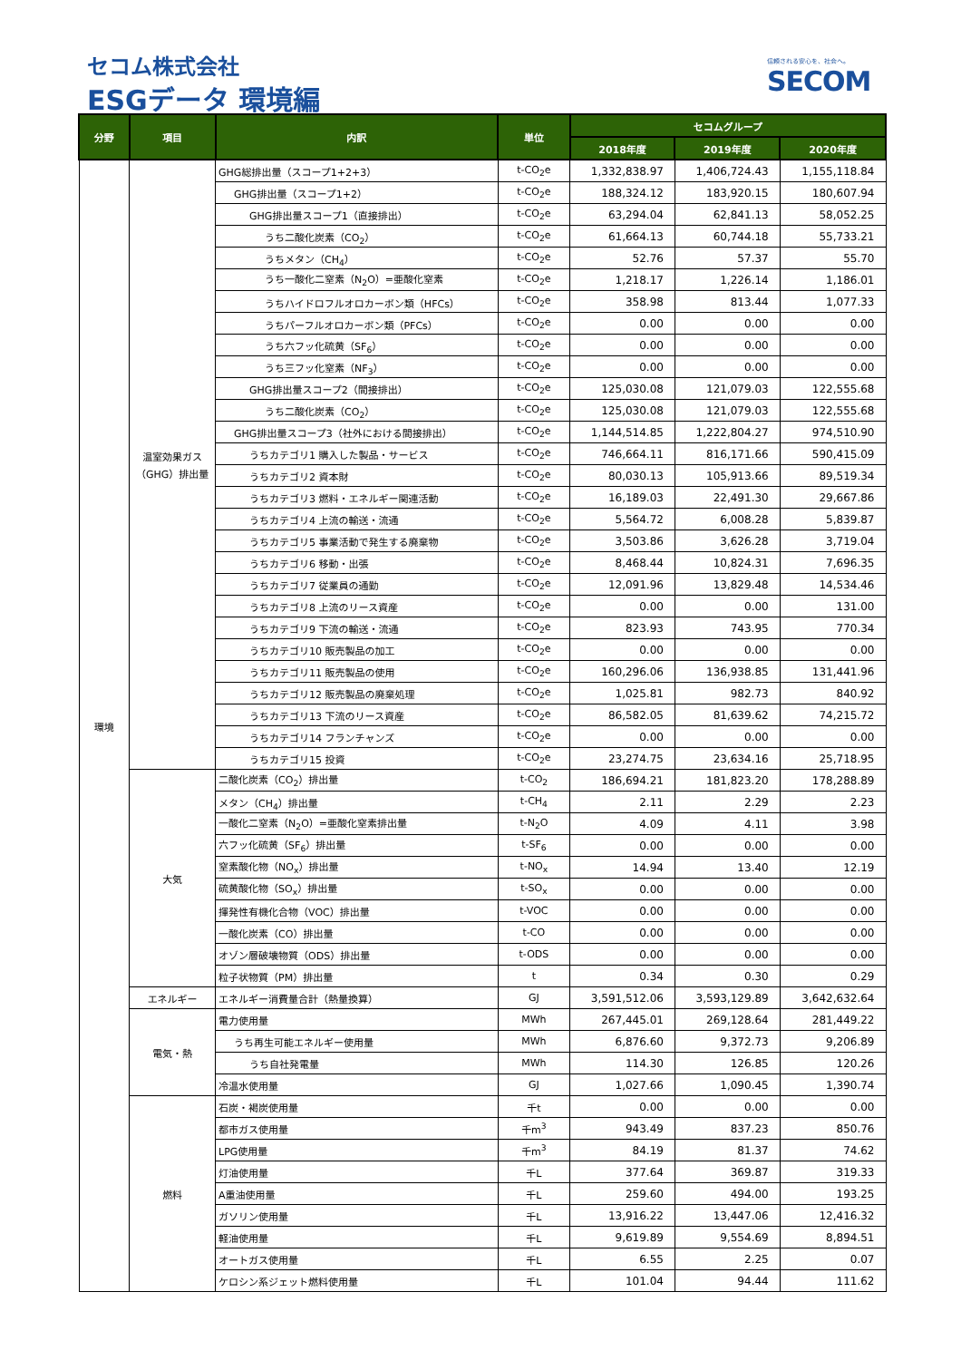セコム株式会社
ESGデータ 環境編
信頼される安心を、社会へ。
SECOM
| 分野 | 項目 | 内訳 | 単位 | セコムグループ | | |
| --- | --- | --- | --- | --- | --- | --- |
| | | | | 2018年度 | 2019年度 | 2020年度 |
| 環境 | 温室効果ガス （GHG）排出量 | GHG総排出量（スコープ1+2+3） | t-CO<sub>2</sub>e | 1,332,838.97 | 1,406,724.43 | 1,155,118.84 |
| | | GHG排出量（スコープ1+2） | t-CO<sub>2</sub>e | 188,324.12 | 183,920.15 | 180,607.94 |
| | | GHG排出量スコープ1（直接排出） | t-CO<sub>2</sub>e | 63,294.04 | 62,841.13 | 58,052.25 |
| | | うち二酸化炭素（CO<sub>2</sub>） | t-CO<sub>2</sub>e | 61,664.13 | 60,744.18 | 55,733.21 |
| | | うちメタン（CH<sub>4</sub>） | t-CO<sub>2</sub>e | 52.76 | 57.37 | 55.70 |
| | | うち一酸化二窒素（N<sub>2</sub>O）=亜酸化窒素 | t-CO<sub>2</sub>e | 1,218.17 | 1,226.14 | 1,186.01 |
| | | うちハイドロフルオロカーボン類（HFCs） | t-CO<sub>2</sub>e | 358.98 | 813.44 | 1,077.33 |
| | | うちパーフルオロカーボン類（PFCs） | t-CO<sub>2</sub>e | 0.00 | 0.00 | 0.00 |
| | | うち六フッ化硫黄（SF<sub>6</sub>） | t-CO<sub>2</sub>e | 0.00 | 0.00 | 0.00 |
| | | うち三フッ化窒素（NF<sub>3</sub>） | t-CO<sub>2</sub>e | 0.00 | 0.00 | 0.00 |
| | | GHG排出量スコープ2（間接排出） | t-CO<sub>2</sub>e | 125,030.08 | 121,079.03 | 122,555.68 |
| | | うち二酸化炭素（CO<sub>2</sub>） | t-CO<sub>2</sub>e | 125,030.08 | 121,079.03 | 122,555.68 |
| | | GHG排出量スコープ3（社外における間接排出） | t-CO<sub>2</sub>e | 1,144,514.85 | 1,222,804.27 | 974,510.90 |
| | | うちカテゴリ1 購入した製品・サービス | t-CO<sub>2</sub>e | 746,664.11 | 816,171.66 | 590,415.09 |
| | | うちカテゴリ2 資本財 | t-CO<sub>2</sub>e | 80,030.13 | 105,913.66 | 89,519.34 |
| | | うちカテゴリ3 燃料・エネルギー関連活動 | t-CO<sub>2</sub>e | 16,189.03 | 22,491.30 | 29,667.86 |
| | | うちカテゴリ4 上流の輸送・流通 | t-CO<sub>2</sub>e | 5,564.72 | 6,008.28 | 5,839.87 |
| | | うちカテゴリ5 事業活動で発生する廃棄物 | t-CO<sub>2</sub>e | 3,503.86 | 3,626.28 | 3,719.04 |
| | | うちカテゴリ6 移動・出張 | t-CO<sub>2</sub>e | 8,468.44 | 10,824.31 | 7,696.35 |
| | | うちカテゴリ7 従業員の通勤 | t-CO<sub>2</sub>e | 12,091.96 | 13,829.48 | 14,534.46 |
| | | うちカテゴリ8 上流のリース資産 | t-CO<sub>2</sub>e | 0.00 | 0.00 | 131.00 |
| | | うちカテゴリ9 下流の輸送・流通 | t-CO<sub>2</sub>e | 823.93 | 743.95 | 770.34 |
| | | うちカテゴリ10 販売製品の加工 | t-CO<sub>2</sub>e | 0.00 | 0.00 | 0.00 |
| | | うちカテゴリ11 販売製品の使用 | t-CO<sub>2</sub>e | 160,296.06 | 136,938.85 | 131,441.96 |
| | | うちカテゴリ12 販売製品の廃棄処理 | t-CO<sub>2</sub>e | 1,025.81 | 982.73 | 840.92 |
| | | うちカテゴリ13 下流のリース資産 | t-CO<sub>2</sub>e | 86,582.05 | 81,639.62 | 74,215.72 |
| | | うちカテゴリ14 フランチャンズ | t-CO<sub>2</sub>e | 0.00 | 0.00 | 0.00 |
| | | うちカテゴリ15 投資 | t-CO<sub>2</sub>e | 23,274.75 | 23,634.16 | 25,718.95 |
| | 大気 | 二酸化炭素（CO<sub>2</sub>）排出量 | t-CO<sub>2</sub> | 186,694.21 | 181,823.20 | 178,288.89 |
| | | メタン（CH<sub>4</sub>）排出量 | t-CH<sub>4</sub> | 2.11 | 2.29 | 2.23 |
| | | 一酸化二窒素（N<sub>2</sub>O）=亜酸化窒素排出量 | t-N<sub>2</sub>O | 4.09 | 4.11 | 3.98 |
| | | 六フッ化硫黄（SF<sub>6</sub>）排出量 | t-SF<sub>6</sub> | 0.00 | 0.00 | 0.00 |
| | | 窒素酸化物（NO<sub>x</sub>）排出量 | t-NO<sub>x</sub> | 14.94 | 13.40 | 12.19 |
| | | 硫黄酸化物（SO<sub>x</sub>）排出量 | t-SO<sub>x</sub> | 0.00 | 0.00 | 0.00 |
| | | 揮発性有機化合物（VOC）排出量 | t-VOC | 0.00 | 0.00 | 0.00 |
| | | 一酸化炭素（CO）排出量 | t-CO | 0.00 | 0.00 | 0.00 |
| | | オゾン層破壊物質（ODS）排出量 | t-ODS | 0.00 | 0.00 | 0.00 |
| | | 粒子状物質（PM）排出量 | t | 0.34 | 0.30 | 0.29 |
| | エネルギー | エネルギー消費量合計（熱量換算） | GJ | 3,591,512.06 | 3,593,129.89 | 3,642,632.64 |
| | 電気・熱 | 電力使用量 | MWh | 267,445.01 | 269,128.64 | 281,449.22 |
| | | うち再生可能エネルギー使用量 | MWh | 6,876.60 | 9,372.73 | 9,206.89 |
| | | うち自社発電量 | MWh | 114.30 | 126.85 | 120.26 |
| | | 冷温水使用量 | GJ | 1,027.66 | 1,090.45 | 1,390.74 |
| | 燃料 | 石炭・褐炭使用量 | 千t | 0.00 | 0.00 | 0.00 |
| | | 都市ガス使用量 | 千m<sup>3</sup> | 943.49 | 837.23 | 850.76 |
| | | LPG使用量 | 千m<sup>3</sup> | 84.19 | 81.37 | 74.62 |
| | | 灯油使用量 | 千L | 377.64 | 369.87 | 319.33 |
| | | A重油使用量 | 千L | 259.60 | 494.00 | 193.25 |
| | | ガソリン使用量 | 千L | 13,916.22 | 13,447.06 | 12,416.32 |
| | | 軽油使用量 | 千L | 9,619.89 | 9,554.69 | 8,894.51 |
| | | オートガス使用量 | 千L | 6.55 | 2.25 | 0.07 |
| | | ケロシン系ジェット燃料使用量 | 千L | 101.04 | 94.44 | 111.62 |